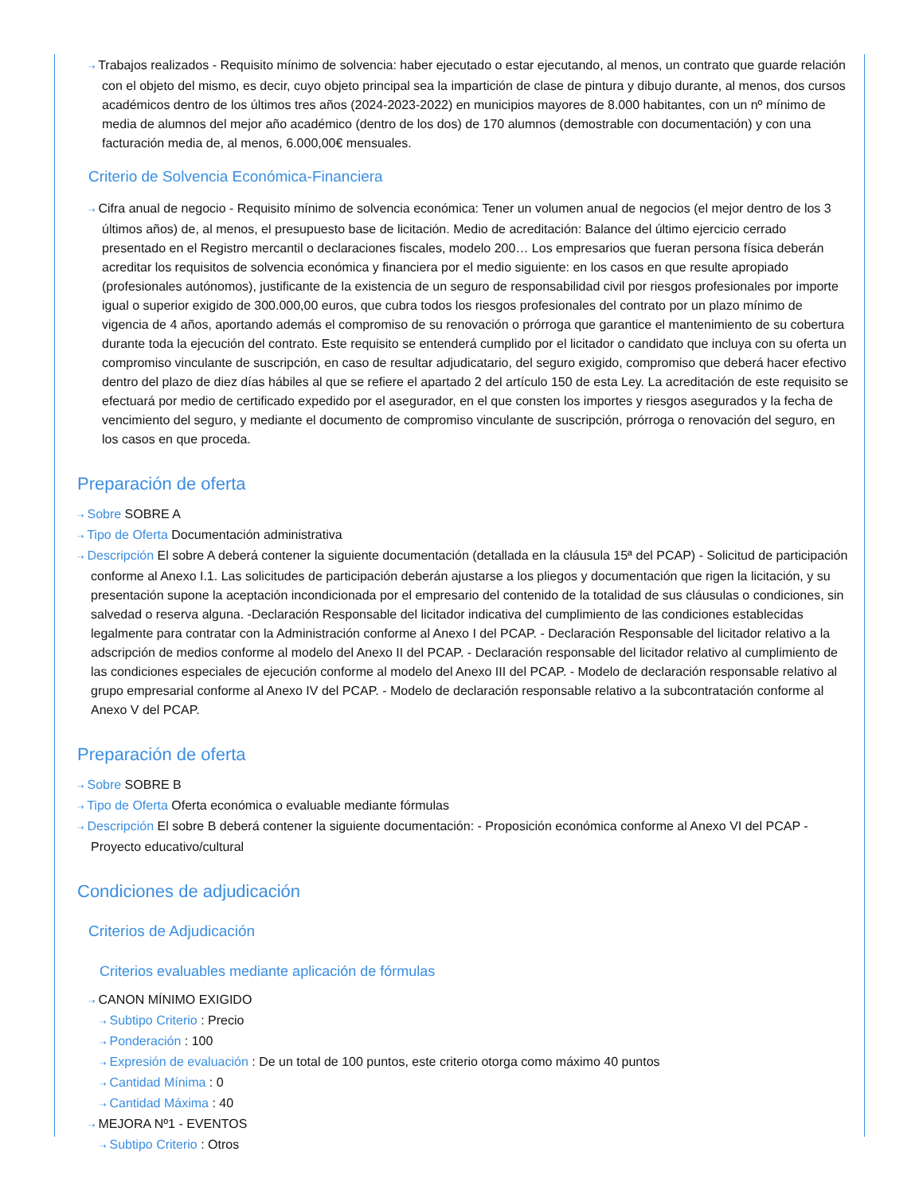⇢ Trabajos realizados - Requisito mínimo de solvencia: haber ejecutado o estar ejecutando, al menos, un contrato que guarde relación con el objeto del mismo, es decir, cuyo objeto principal sea la impartición de clase de pintura y dibujo durante, al menos, dos cursos académicos dentro de los últimos tres años (2024-2023-2022) en municipios mayores de 8.000 habitantes, con un nº mínimo de media de alumnos del mejor año académico (dentro de los dos) de 170 alumnos (demostrable con documentación) y con una facturación media de, al menos, 6.000,00€ mensuales.
Criterio de Solvencia Económica-Financiera
⇢ Cifra anual de negocio - Requisito mínimo de solvencia económica: Tener un volumen anual de negocios (el mejor dentro de los 3 últimos años) de, al menos, el presupuesto base de licitación. Medio de acreditación: Balance del último ejercicio cerrado presentado en el Registro mercantil o declaraciones fiscales, modelo 200… Los empresarios que fueran persona física deberán acreditar los requisitos de solvencia económica y financiera por el medio siguiente: en los casos en que resulte apropiado (profesionales autónomos), justificante de la existencia de un seguro de responsabilidad civil por riesgos profesionales por importe igual o superior exigido de 300.000,00 euros, que cubra todos los riesgos profesionales del contrato por un plazo mínimo de vigencia de 4 años, aportando además el compromiso de su renovación o prórroga que garantice el mantenimiento de su cobertura durante toda la ejecución del contrato. Este requisito se entenderá cumplido por el licitador o candidato que incluya con su oferta un compromiso vinculante de suscripción, en caso de resultar adjudicatario, del seguro exigido, compromiso que deberá hacer efectivo dentro del plazo de diez días hábiles al que se refiere el apartado 2 del artículo 150 de esta Ley. La acreditación de este requisito se efectuará por medio de certificado expedido por el asegurador, en el que consten los importes y riesgos asegurados y la fecha de vencimiento del seguro, y mediante el documento de compromiso vinculante de suscripción, prórroga o renovación del seguro, en los casos en que proceda.
Preparación de oferta
⇢ Sobre SOBRE A
⇢ Tipo de Oferta Documentación administrativa
⇢ Descripción El sobre A deberá contener la siguiente documentación (detallada en la cláusula 15ª del PCAP) - Solicitud de participación conforme al Anexo I.1. Las solicitudes de participación deberán ajustarse a los pliegos y documentación que rigen la licitación, y su presentación supone la aceptación incondicionada por el empresario del contenido de la totalidad de sus cláusulas o condiciones, sin salvedad o reserva alguna. -Declaración Responsable del licitador indicativa del cumplimiento de las condiciones establecidas legalmente para contratar con la Administración conforme al Anexo I del PCAP. - Declaración Responsable del licitador relativo a la adscripción de medios conforme al modelo del Anexo II del PCAP. - Declaración responsable del licitador relativo al cumplimiento de las condiciones especiales de ejecución conforme al modelo del Anexo III del PCAP. - Modelo de declaración responsable relativo al grupo empresarial conforme al Anexo IV del PCAP. - Modelo de declaración responsable relativo a la subcontratación conforme al Anexo V del PCAP.
Preparación de oferta
⇢ Sobre SOBRE B
⇢ Tipo de Oferta Oferta económica o evaluable mediante fórmulas
⇢ Descripción El sobre B deberá contener la siguiente documentación: - Proposición económica conforme al Anexo VI del PCAP - Proyecto educativo/cultural
Condiciones de adjudicación
Criterios de Adjudicación
Criterios evaluables mediante aplicación de fórmulas
⇢ CANON MÍNIMO EXIGIDO
⇢ Subtipo Criterio : Precio
⇢ Ponderación : 100
⇢ Expresión de evaluación : De un total de 100 puntos, este criterio otorga como máximo 40 puntos
⇢ Cantidad Mínima : 0
⇢ Cantidad Máxima : 40
⇢ MEJORA Nº1 - EVENTOS
⇢ Subtipo Criterio : Otros